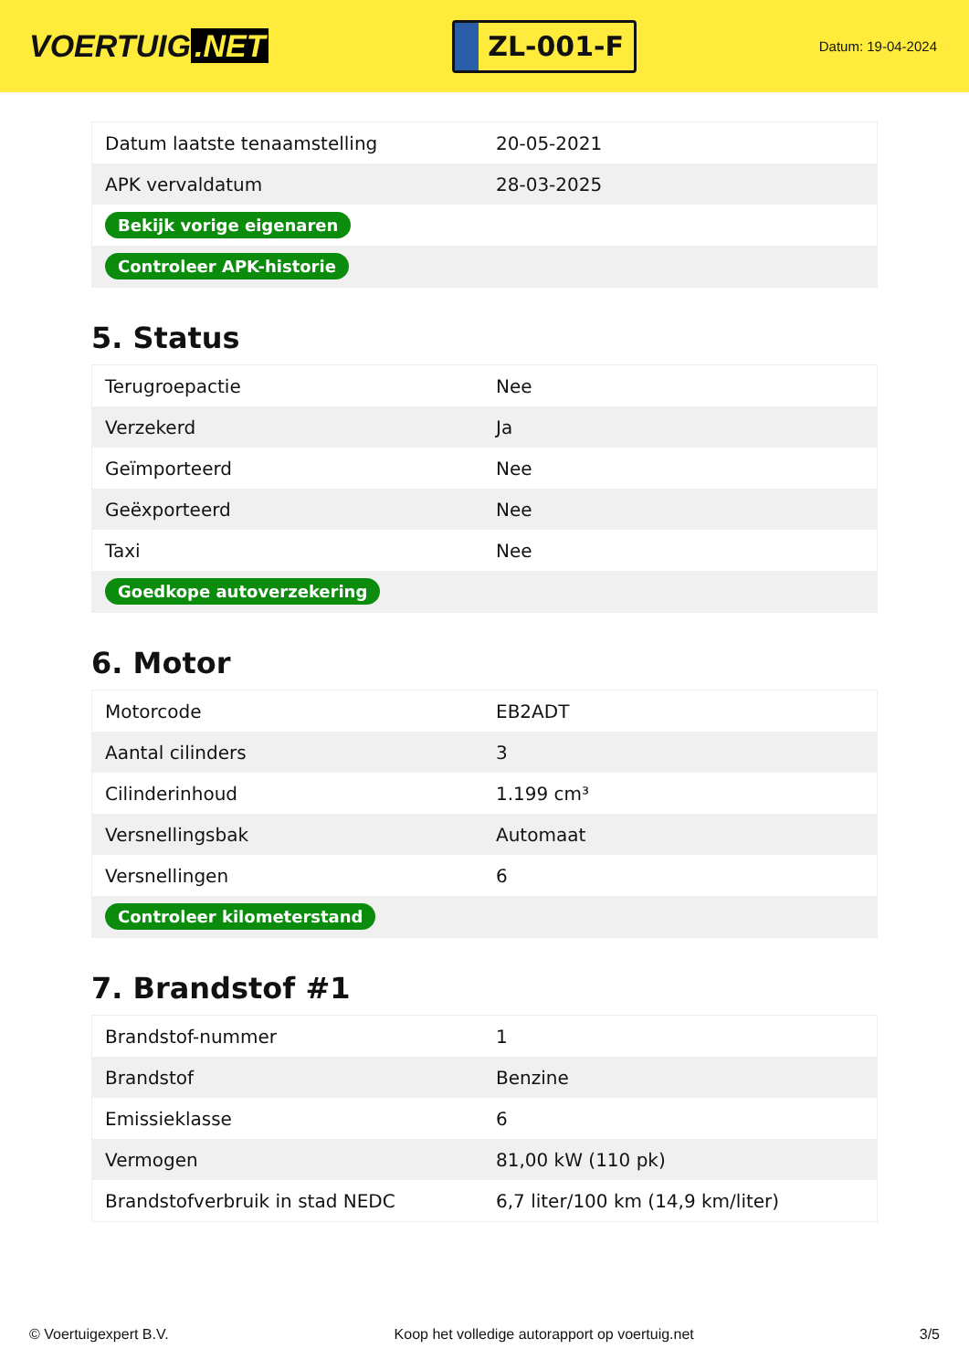VOERTUIG.NET
ZL-001-F
Datum: 19-04-2024
| Datum laatste tenaamstelling | 20-05-2021 |
| APK vervaldatum | 28-03-2025 |
| Bekijk vorige eigenaren | |
| Controleer APK-historie | |
5. Status
| Terugroepactie | Nee |
| Verzekerd | Ja |
| Geïmporteerd | Nee |
| Geëxporteerd | Nee |
| Taxi | Nee |
| Goedkope autoverzekering | |
6. Motor
| Motorcode | EB2ADT |
| Aantal cilinders | 3 |
| Cilinderinhoud | 1.199 cm³ |
| Versnellingsbak | Automaat |
| Versnellingen | 6 |
| Controleer kilometerstand | |
7. Brandstof #1
| Brandstof-nummer | 1 |
| Brandstof | Benzine |
| Emissieklasse | 6 |
| Vermogen | 81,00 kW (110 pk) |
| Brandstofverbruik in stad NEDC | 6,7 liter/100 km (14,9 km/liter) |
© Voertuigexpert B.V. Koop het volledige autorapport op voertuig.net 3/5